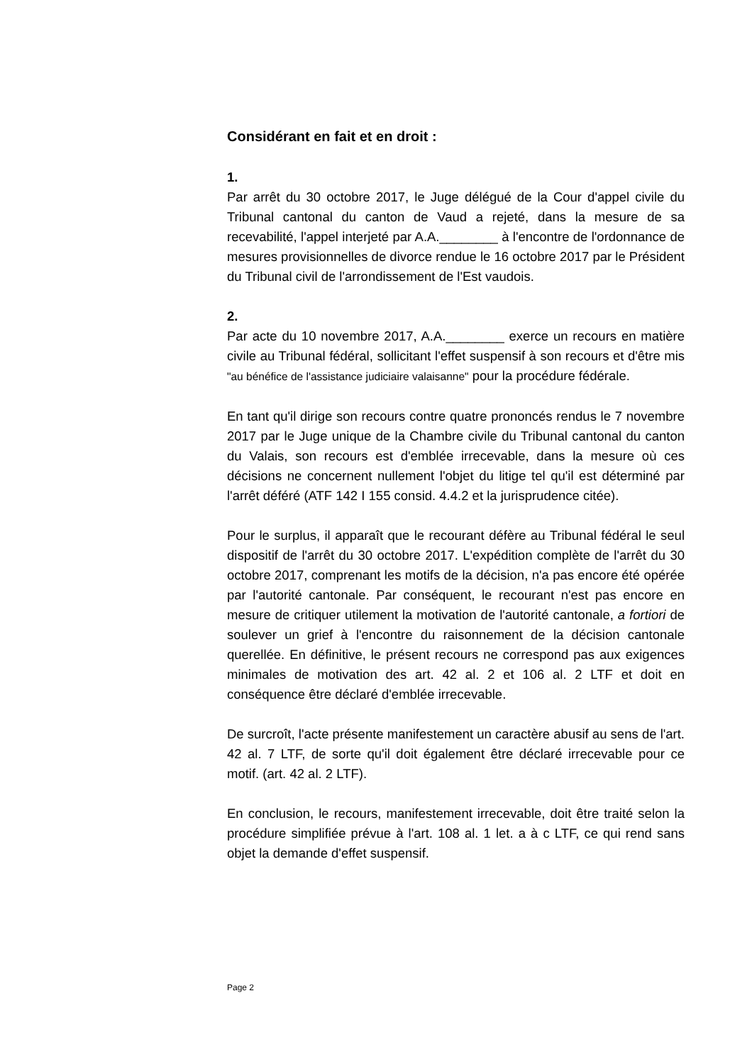Considérant en fait et en droit :
1.
Par arrêt du 30 octobre 2017, le Juge délégué de la Cour d'appel civile du Tribunal cantonal du canton de Vaud a rejeté, dans la mesure de sa recevabilité, l'appel interjeté par A.A.________ à l'encontre de l'ordonnance de mesures provisionnelles de divorce rendue le 16 octobre 2017 par le Président du Tribunal civil de l'arrondissement de l'Est vaudois.
2.
Par acte du 10 novembre 2017, A.A.________ exerce un recours en matière civile au Tribunal fédéral, sollicitant l'effet suspensif à son recours et d'être mis "au bénéfice de l'assistance judiciaire valaisanne" pour la procédure fédérale.
En tant qu'il dirige son recours contre quatre prononcés rendus le 7 novembre 2017 par le Juge unique de la Chambre civile du Tribunal cantonal du canton du Valais, son recours est d'emblée irrecevable, dans la mesure où ces décisions ne concernent nullement l'objet du litige tel qu'il est déterminé par l'arrêt déféré (ATF 142 I 155 consid. 4.4.2 et la jurisprudence citée).
Pour le surplus, il apparaît que le recourant défère au Tribunal fédéral le seul dispositif de l'arrêt du 30 octobre 2017. L'expédition complète de l'arrêt du 30 octobre 2017, comprenant les motifs de la décision, n'a pas encore été opérée par l'autorité cantonale. Par conséquent, le recourant n'est pas encore en mesure de critiquer utilement la motivation de l'autorité cantonale, a fortiori de soulever un grief à l'encontre du raisonnement de la décision cantonale querellée. En définitive, le présent recours ne correspond pas aux exigences minimales de motivation des art. 42 al. 2 et 106 al. 2 LTF et doit en conséquence être déclaré d'emblée irrecevable.
De surcroît, l'acte présente manifestement un caractère abusif au sens de l'art. 42 al. 7 LTF, de sorte qu'il doit également être déclaré irrecevable pour ce motif. (art. 42 al. 2 LTF).
En conclusion, le recours, manifestement irrecevable, doit être traité selon la procédure simplifiée prévue à l'art. 108 al. 1 let. a à c LTF, ce qui rend sans objet la demande d'effet suspensif.
Page 2